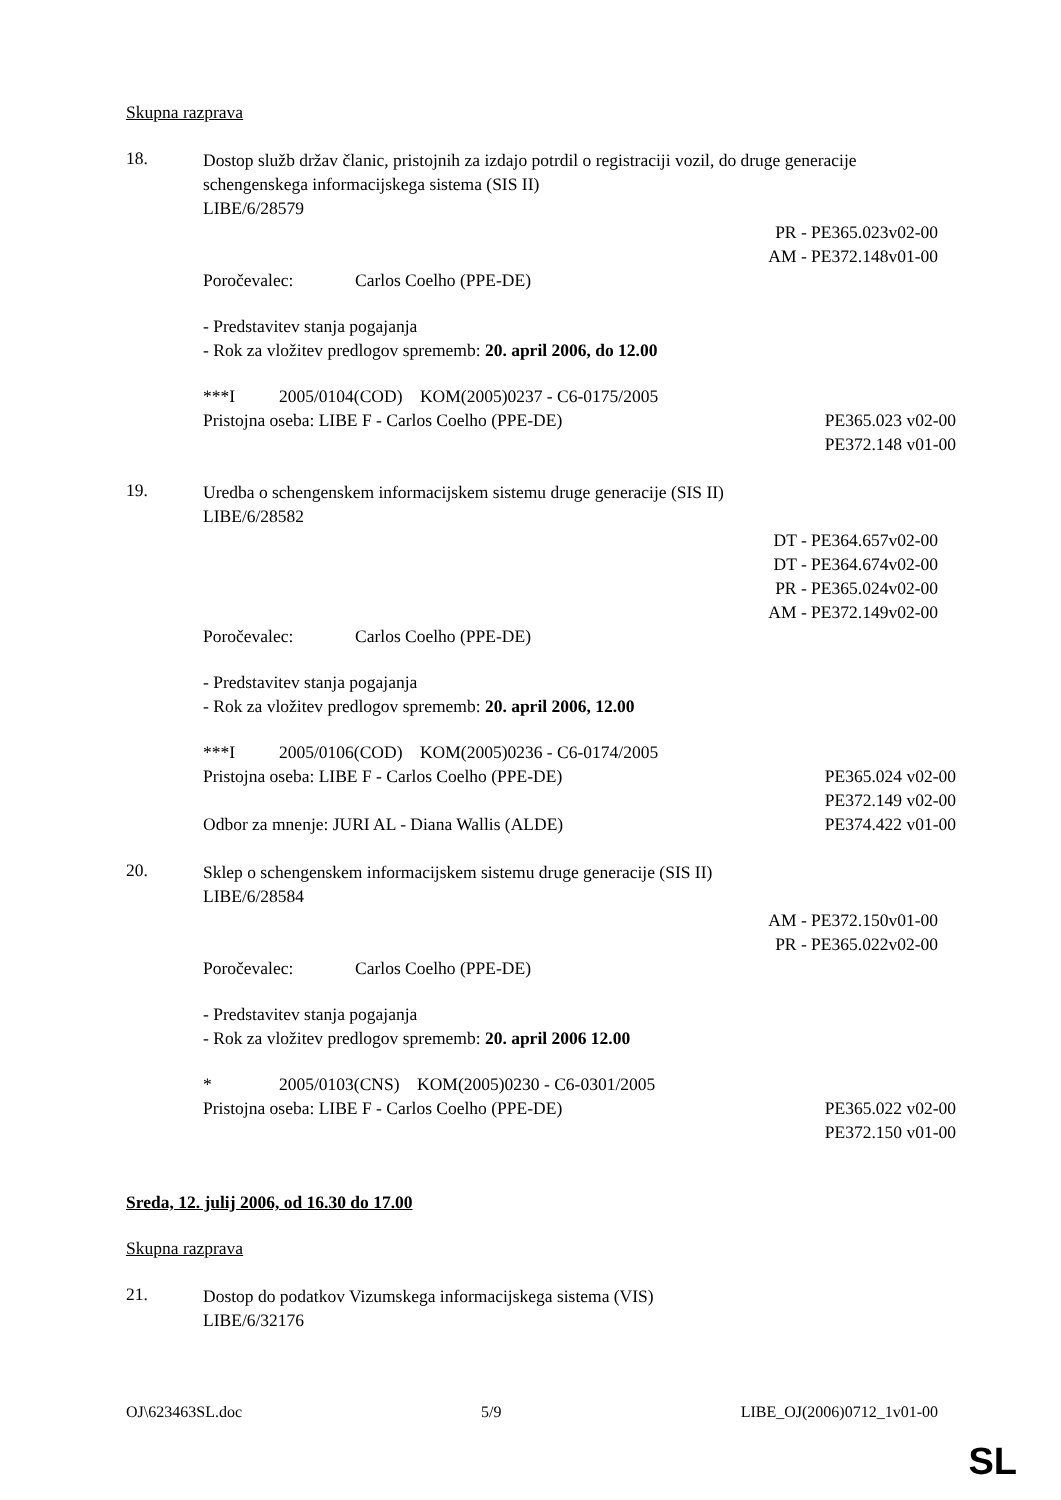Skupna razprava
18.
Dostop služb držav članic, pristojnih za izdajo potrdil o registraciji vozil, do druge generacije schengenskega informacijskega sistema (SIS II)
LIBE/6/28579
PR - PE365.023v02-00
AM - PE372.148v01-00
Poročevalec: Carlos Coelho (PPE-DE)
- Predstavitev stanja pogajanja
- Rok za vložitev predlogov sprememb: 20. april 2006, do 12.00
***I 2005/0104(COD) KOM(2005)0237 - C6-0175/2005
Pristojna oseba: LIBE F - Carlos Coelho (PPE-DE)
PE365.023 v02-00
PE372.148 v01-00
19.
Uredba o schengenskem informacijskem sistemu druge generacije (SIS II)
LIBE/6/28582
DT - PE364.657v02-00
DT - PE364.674v02-00
PR - PE365.024v02-00
AM - PE372.149v02-00
Poročevalec: Carlos Coelho (PPE-DE)
- Predstavitev stanja pogajanja
- Rok za vložitev predlogov sprememb: 20. april 2006, 12.00
***I 2005/0106(COD) KOM(2005)0236 - C6-0174/2005
Pristojna oseba: LIBE F - Carlos Coelho (PPE-DE)
PE365.024 v02-00
PE372.149 v02-00
Odbor za mnenje: JURI AL - Diana Wallis (ALDE)
PE374.422 v01-00
20.
Sklep o schengenskem informacijskem sistemu druge generacije (SIS II)
LIBE/6/28584
AM - PE372.150v01-00
PR - PE365.022v02-00
Poročevalec: Carlos Coelho (PPE-DE)
- Predstavitev stanja pogajanja
- Rok za vložitev predlogov sprememb: 20. april 2006 12.00
* 2005/0103(CNS) KOM(2005)0230 - C6-0301/2005
Pristojna oseba: LIBE F - Carlos Coelho (PPE-DE)
PE365.022 v02-00
PE372.150 v01-00
Sreda, 12. julij 2006, od 16.30 do 17.00
Skupna razprava
21.
Dostop do podatkov Vizumskega informacijskega sistema (VIS)
LIBE/6/32176
OJ\623463SL.doc 5/9 LIBE_OJ(2006)0712_1v01-00
SL